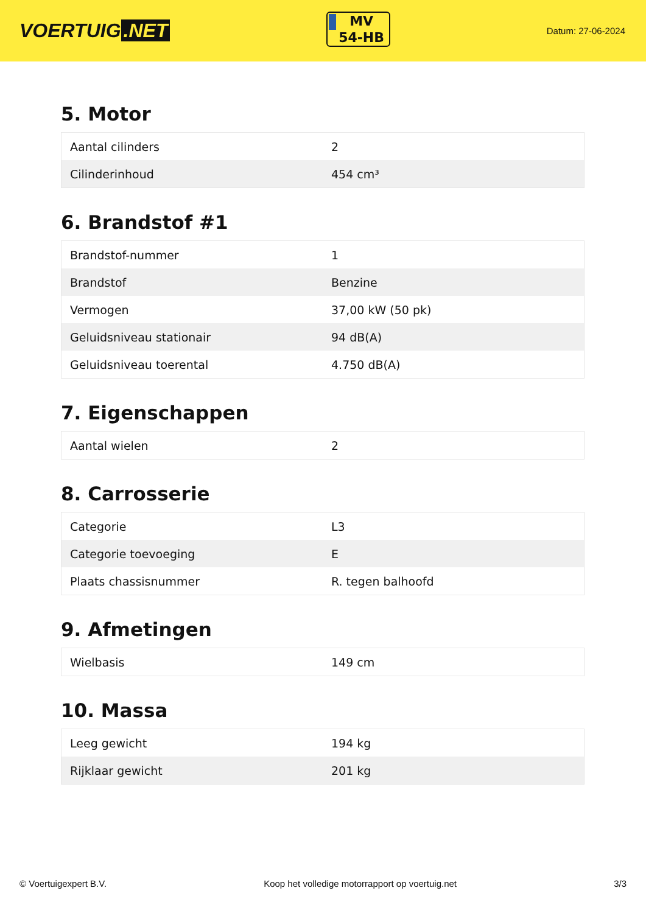VOERTUIG.NET
MV
54-HB
Datum: 27-06-2024
5. Motor
| Aantal cilinders | 2 |
| Cilinderinhoud | 454 cm³ |
6. Brandstof #1
| Brandstof-nummer | 1 |
| Brandstof | Benzine |
| Vermogen | 37,00 kW (50 pk) |
| Geluidsniveau stationair | 94 dB(A) |
| Geluidsniveau toerental | 4.750 dB(A) |
7. Eigenschappen
| Aantal wielen | 2 |
8. Carrosserie
| Categorie | L3 |
| Categorie toevoeging | E |
| Plaats chassisnummer | R. tegen balhoofd |
9. Afmetingen
| Wielbasis | 149 cm |
10. Massa
| Leeg gewicht | 194 kg |
| Rijklaar gewicht | 201 kg |
© Voertuigexpert B.V. Koop het volledige motorrapport op voertuig.net 3/3